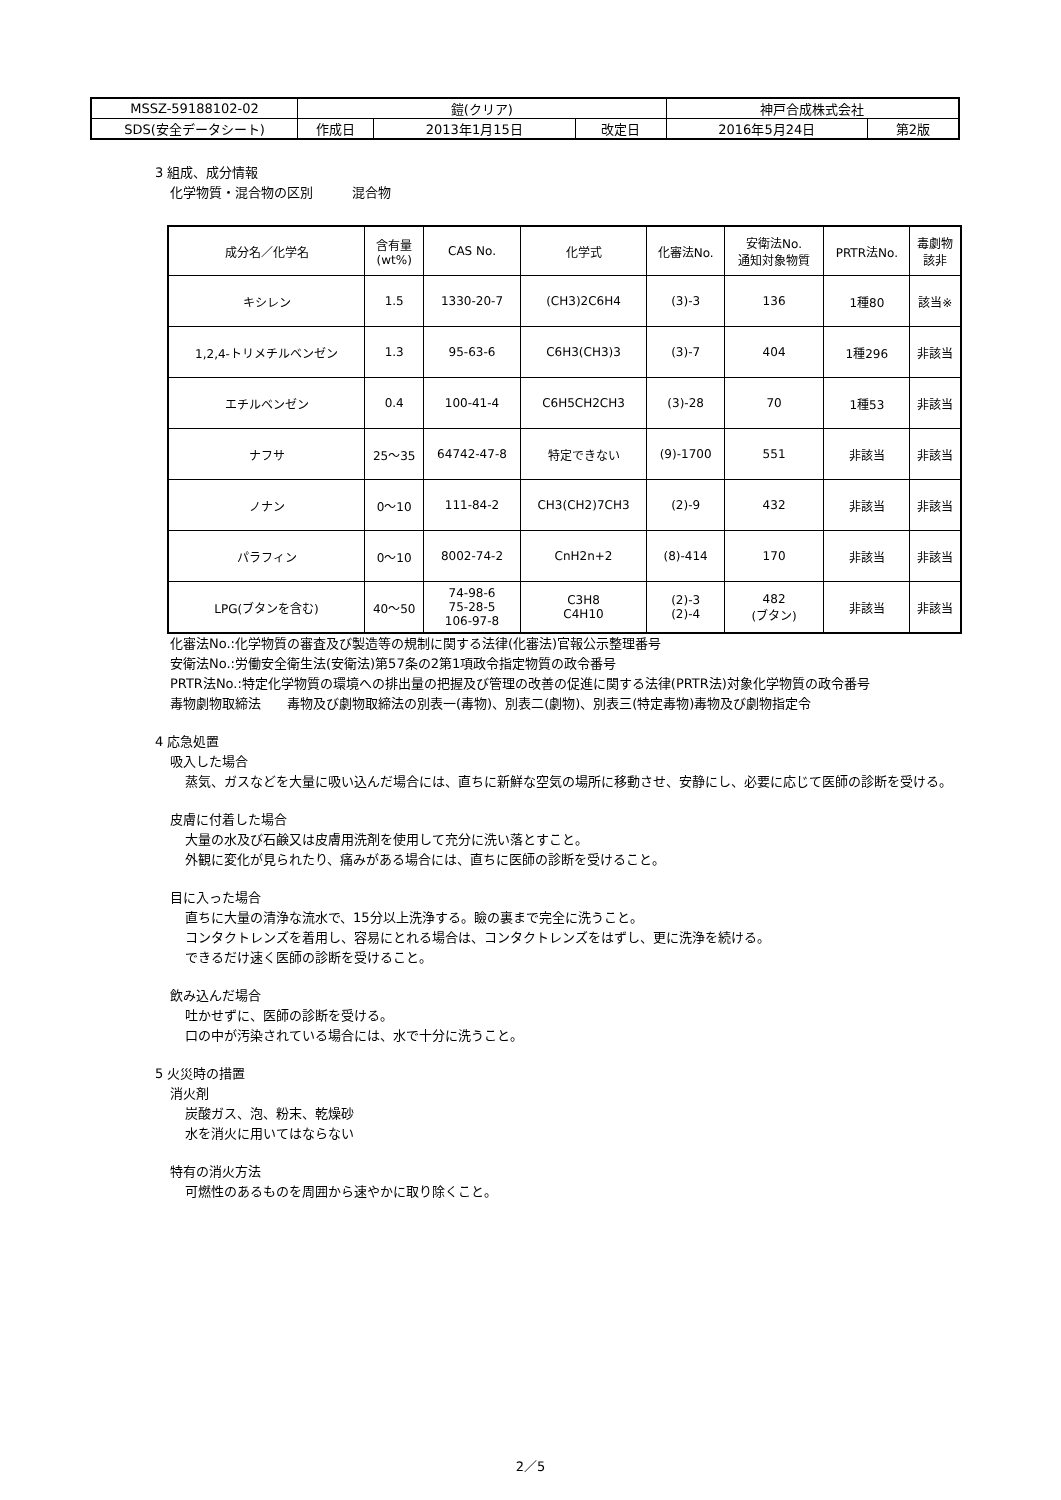| MSSZ-59188102-02 | 鎧(クリア) | | | 神戸合成株式会社 | |
| SDS(安全データシート) | 作成日 | 2013年1月15日 | 改定日 | 2016年5月24日 | 第2版 |
3 組成、成分情報
化学物質・混合物の区別　　　混合物
| 成分名／化学名 | 含有量 (wt%) | CAS No. | 化学式 | 化審法No. | 安衛法No. 通知対象物質 | PRTR法No. | 毒劇物 該非 |
| --- | --- | --- | --- | --- | --- | --- | --- |
| キシレン | 1.5 | 1330-20-7 | (CH3)2C6H4 | (3)-3 | 136 | 1種80 | 該当※ |
| 1,2,4-トリメチルベンゼン | 1.3 | 95-63-6 | C6H3(CH3)3 | (3)-7 | 404 | 1種296 | 非該当 |
| エチルベンゼン | 0.4 | 100-41-4 | C6H5CH2CH3 | (3)-28 | 70 | 1種53 | 非該当 |
| ナフサ | 25～35 | 64742-47-8 | 特定できない | (9)-1700 | 551 | 非該当 | 非該当 |
| ノナン | 0～10 | 111-84-2 | CH3(CH2)7CH3 | (2)-9 | 432 | 非該当 | 非該当 |
| パラフィン | 0～10 | 8002-74-2 | CnH2n+2 | (8)-414 | 170 | 非該当 | 非該当 |
| LPG(ブタンを含む) | 40～50 | 74-98-6 75-28-5 106-97-8 | C3H8 C4H10 | (2)-3 (2)-4 | 482 (ブタン) | 非該当 | 非該当 |
化審法No.:化学物質の審査及び製造等の規制に関する法律(化審法)官報公示整理番号
安衛法No.:労働安全衛生法(安衛法)第57条の2第1項政令指定物質の政令番号
PRTR法No.:特定化学物質の環境への排出量の把握及び管理の改善の促進に関する法律(PRTR法)対象化学物質の政令番号
毒物劇物取締法　　毒物及び劇物取締法の別表一(毒物)、別表二(劇物)、別表三(特定毒物)毒物及び劇物指定令
4 応急処置
吸入した場合
蒸気、ガスなどを大量に吸い込んだ場合には、直ちに新鮮な空気の場所に移動させ、安静にし、必要に応じて医師の診断を受ける。
皮膚に付着した場合
大量の水及び石鹸又は皮膚用洗剤を使用して充分に洗い落とすこと。
外観に変化が見られたり、痛みがある場合には、直ちに医師の診断を受けること。
目に入った場合
直ちに大量の清浄な流水で、15分以上洗浄する。瞼の裏まで完全に洗うこと。
コンタクトレンズを着用し、容易にとれる場合は、コンタクトレンズをはずし、更に洗浄を続ける。
できるだけ速く医師の診断を受けること。
飲み込んだ場合
吐かせずに、医師の診断を受ける。
口の中が汚染されている場合には、水で十分に洗うこと。
5 火災時の措置
消火剤
炭酸ガス、泡、粉末、乾燥砂
水を消火に用いてはならない
特有の消火方法
可燃性のあるものを周囲から速やかに取り除くこと。
2／5